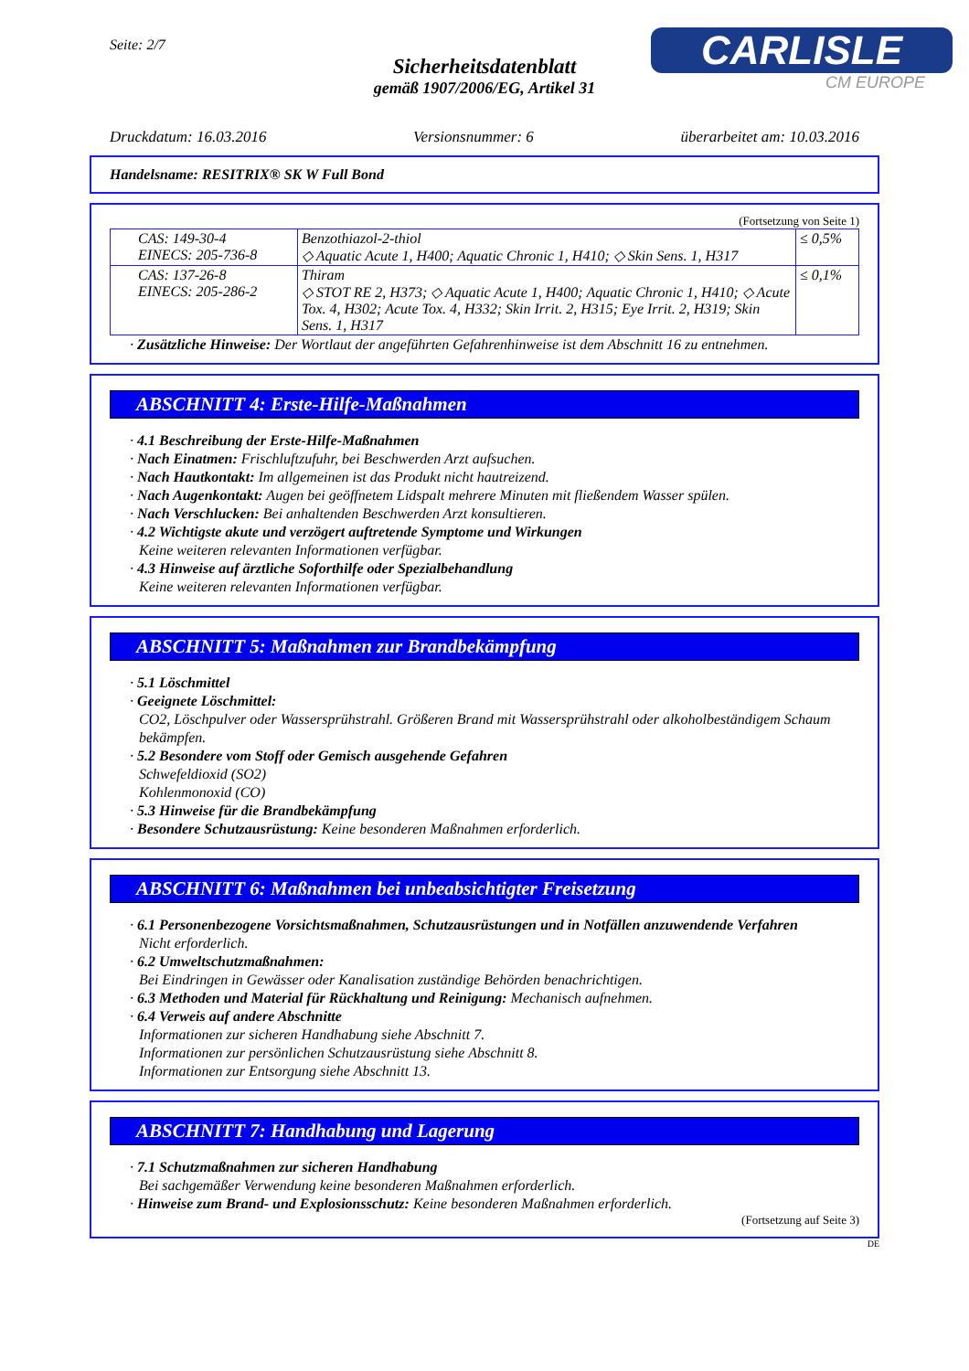Seite: 2/7
Sicherheitsdatenblatt
gemäß 1907/2006/EG, Artikel 31
CARLISLE
CM EUROPE
Druckdatum: 16.03.2016 Versionsnummer: 6 überarbeitet am: 10.03.2016
Handelsname: RESITRIX® SK W Full Bond
(Fortsetzung von Seite 1)
| CAS: 149-30-4 EINECS: 205-736-8 | Benzothiazol-2-thiol ◇ Aquatic Acute 1, H400; Aquatic Chronic 1, H410; ◇ Skin Sens. 1, H317 | ≤ 0,5% |
| CAS: 137-26-8 EINECS: 205-286-2 | Thiram ◇ STOT RE 2, H373; ◇ Aquatic Acute 1, H400; Aquatic Chronic 1, H410; ◇ Acute Tox. 4, H302; Acute Tox. 4, H332; Skin Irrit. 2, H315; Eye Irrit. 2, H319; Skin Sens. 1, H317 | ≤ 0,1% |
· Zusätzliche Hinweise: Der Wortlaut der angeführten Gefahrenhinweise ist dem Abschnitt 16 zu entnehmen.
ABSCHNITT 4: Erste-Hilfe-Maßnahmen
· 4.1 Beschreibung der Erste-Hilfe-Maßnahmen
· Nach Einatmen: Frischluftzufuhr, bei Beschwerden Arzt aufsuchen.
· Nach Hautkontakt: Im allgemeinen ist das Produkt nicht hautreizend.
· Nach Augenkontakt: Augen bei geöffnetem Lidspalt mehrere Minuten mit fließendem Wasser spülen.
· Nach Verschlucken: Bei anhaltenden Beschwerden Arzt konsultieren.
· 4.2 Wichtigste akute und verzögert auftretende Symptome und Wirkungen
Keine weiteren relevanten Informationen verfügbar.
· 4.3 Hinweise auf ärztliche Soforthilfe oder Spezialbehandlung
Keine weiteren relevanten Informationen verfügbar.
ABSCHNITT 5: Maßnahmen zur Brandbekämpfung
· 5.1 Löschmittel
· Geeignete Löschmittel:
CO2, Löschpulver oder Wassersprühstrahl. Größeren Brand mit Wassersprühstrahl oder alkoholbeständigem Schaum bekämpfen.
· 5.2 Besondere vom Stoff oder Gemisch ausgehende Gefahren
Schwefeldioxid (SO2)
Kohlenmonoxid (CO)
· 5.3 Hinweise für die Brandbekämpfung
· Besondere Schutzausrüstung: Keine besonderen Maßnahmen erforderlich.
ABSCHNITT 6: Maßnahmen bei unbeabsichtigter Freisetzung
· 6.1 Personenbezogene Vorsichtsmaßnahmen, Schutzausrüstungen und in Notfällen anzuwendende Verfahren
Nicht erforderlich.
· 6.2 Umweltschutzmaßnahmen:
Bei Eindringen in Gewässer oder Kanalisation zuständige Behörden benachrichtigen.
· 6.3 Methoden und Material für Rückhaltung und Reinigung: Mechanisch aufnehmen.
· 6.4 Verweis auf andere Abschnitte
Informationen zur sicheren Handhabung siehe Abschnitt 7.
Informationen zur persönlichen Schutzausrüstung siehe Abschnitt 8.
Informationen zur Entsorgung siehe Abschnitt 13.
ABSCHNITT 7: Handhabung und Lagerung
· 7.1 Schutzmaßnahmen zur sicheren Handhabung
Bei sachgemäßer Verwendung keine besonderen Maßnahmen erforderlich.
· Hinweise zum Brand- und Explosionsschutz: Keine besonderen Maßnahmen erforderlich.
(Fortsetzung auf Seite 3)
DE